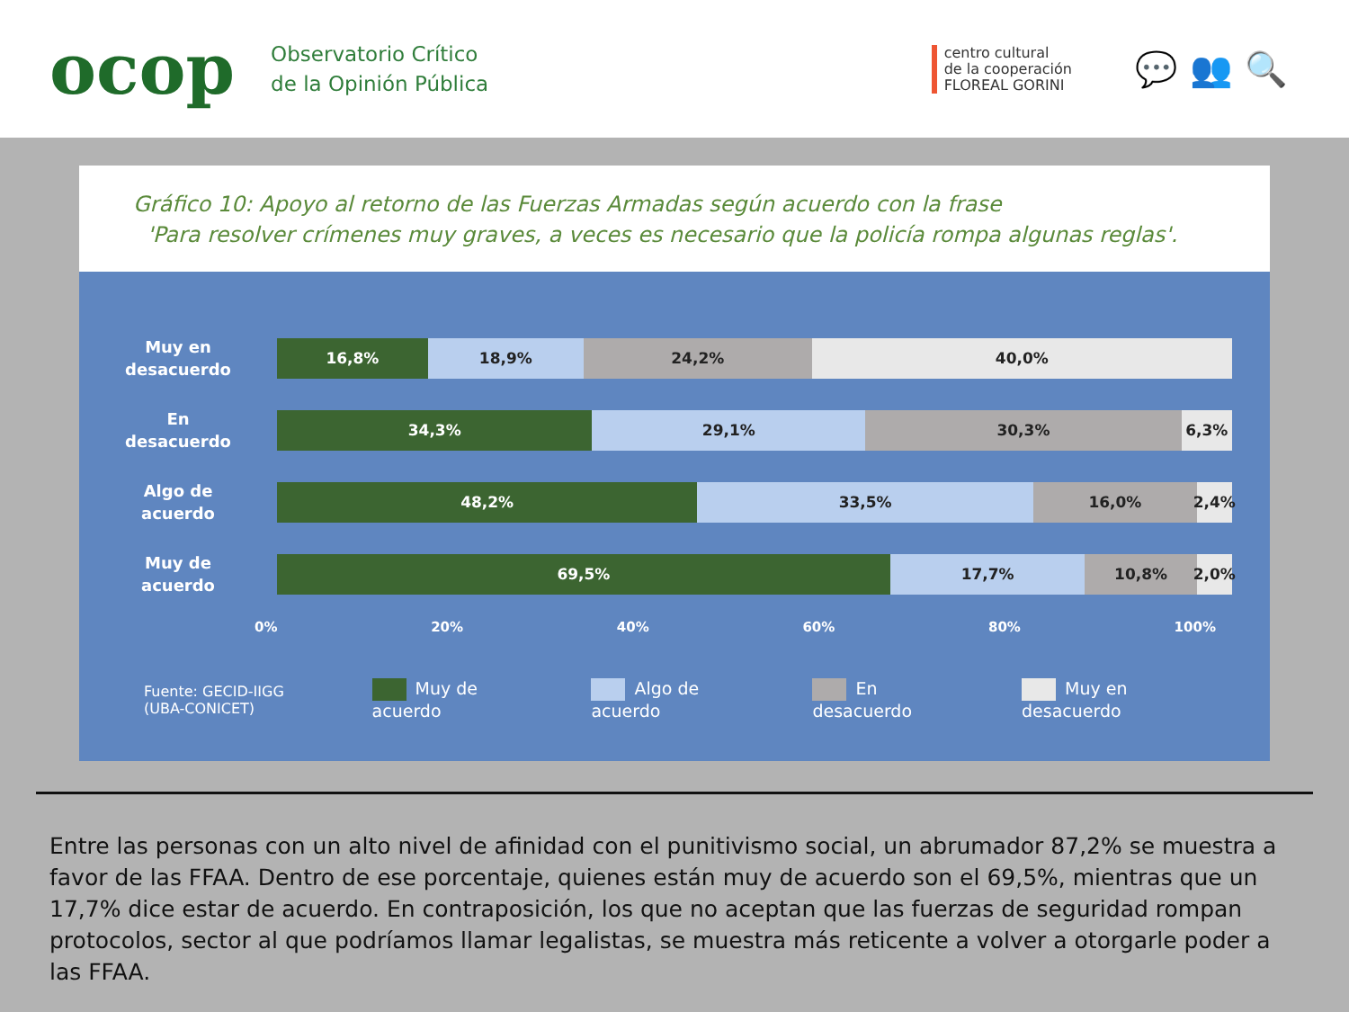ocop
Observatorio Crítico
de la Opinión Pública
centro cultural
de la cooperación
FLOREAL GORINI
💬👥🔍
Gráfico 10: Apoyo al retorno de las Fuerzas Armadas según acuerdo con la frase
'Para resolver crímenes muy graves, a veces es necesario que la policía rompa algunas reglas'.
Muy en
desacuerdo
16,8% 18,9% 24,2% 40,0%
En
desacuerdo
34,3% 29,1% 30,3% 6,3%
Algo de
acuerdo
48,2% 33,5% 16,0% 2,4%
Muy de
acuerdo
69,5% 17,7% 10,8% 2,0%
0% 20% 40% 60% 80% 100%
Fuente: GECID-IIGG
(UBA-CONICET)
Muy de acuerdo Algo de acuerdo En desacuerdo Muy en desacuerdo
Entre las personas con un alto nivel de afinidad con el punitivismo social, un abrumador 87,2% se muestra a favor de las FFAA. Dentro de ese porcentaje, quienes están muy de acuerdo son el 69,5%, mientras que un 17,7% dice estar de acuerdo. En contraposición, los que no aceptan que las fuerzas de seguridad rompan protocolos, sector al que podríamos llamar legalistas, se muestra más reticente a volver a otorgarle poder a las FFAA.